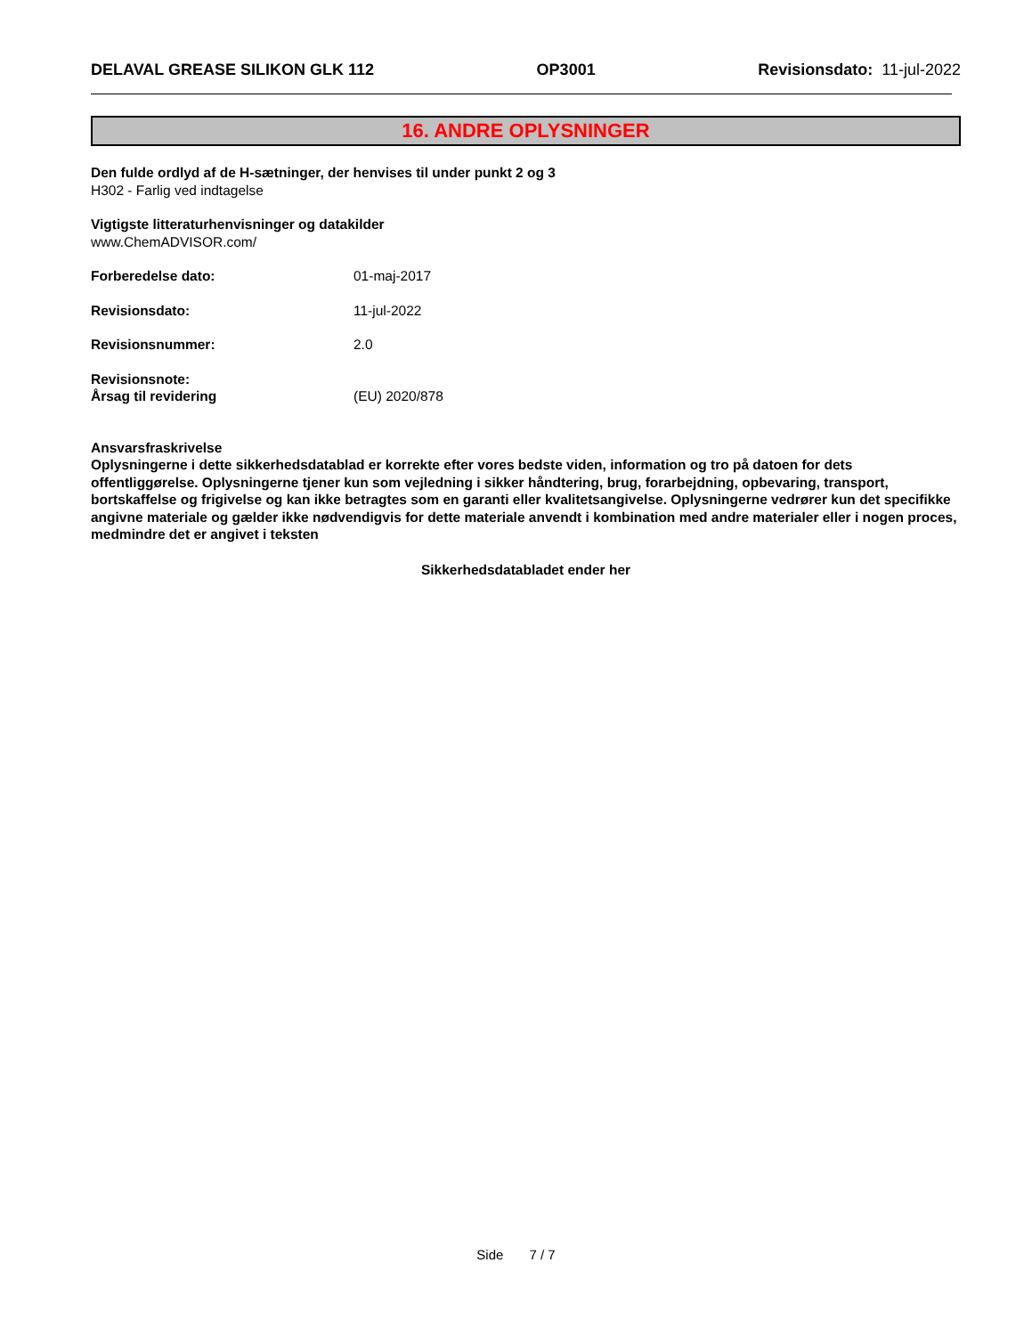DELAVAL GREASE SILIKON GLK 112 OP3001 Revisionsdato: 11-jul-2022
16. ANDRE OPLYSNINGER
Den fulde ordlyd af de H-sætninger, der henvises til under punkt 2 og 3
H302 - Farlig ved indtagelse
Vigtigste litteraturhenvisninger og datakilder
www.ChemADVISOR.com/
Forberedelse dato: 01-maj-2017
Revisionsdato: 11-jul-2022
Revisionsnummer: 2.0
Revisionsnote:
Årsag til revidering
(EU) 2020/878
Ansvarsfraskrivelse
Oplysningerne i dette sikkerhedsdatablad er korrekte efter vores bedste viden, information og tro på datoen for dets offentliggørelse. Oplysningerne tjener kun som vejledning i sikker håndtering, brug, forarbejdning, opbevaring, transport, bortskaffelse og frigivelse og kan ikke betragtes som en garanti eller kvalitetsangivelse. Oplysningerne vedrører kun det specifikke angivne materiale og gælder ikke nødvendigvis for dette materiale anvendt i kombination med andre materialer eller i nogen proces, medmindre det er angivet i teksten
Sikkerhedsdatabladet ender her
Side 7 / 7